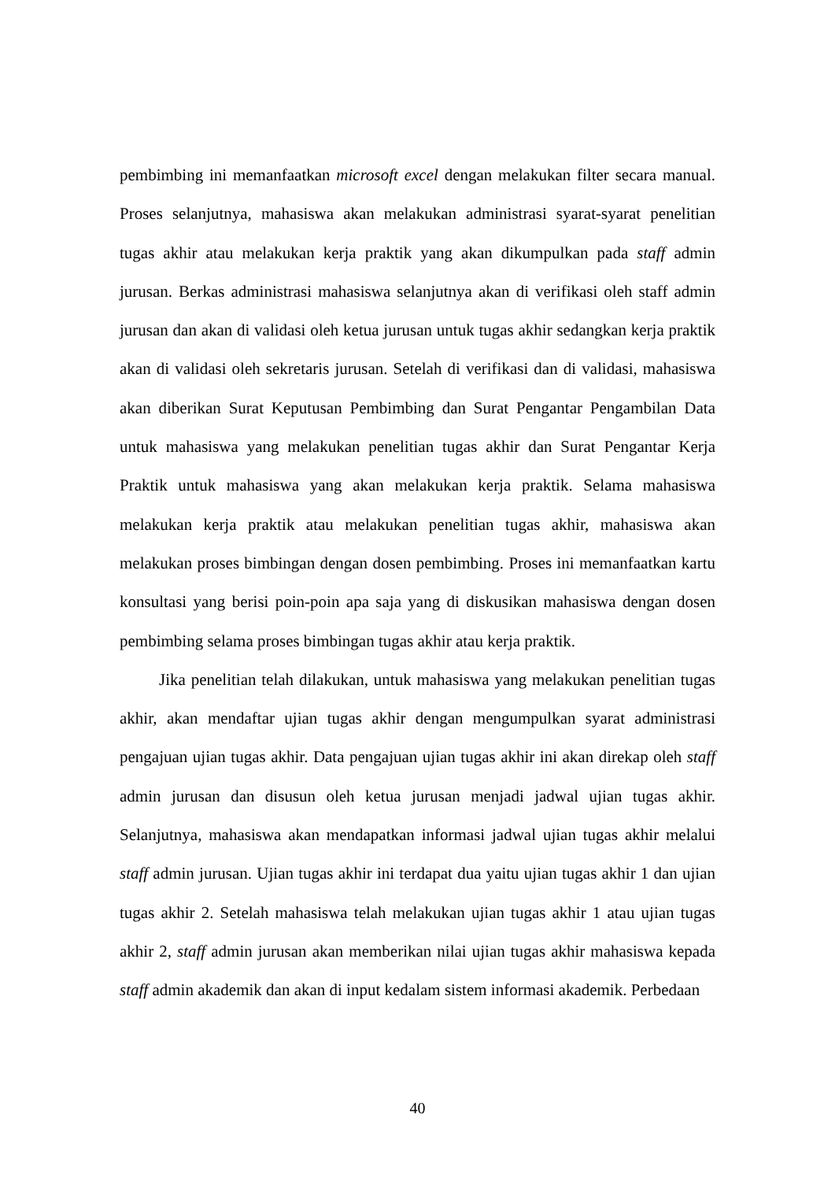pembimbing ini memanfaatkan microsoft excel dengan melakukan filter secara manual. Proses selanjutnya, mahasiswa akan melakukan administrasi syarat-syarat penelitian tugas akhir atau melakukan kerja praktik yang akan dikumpulkan pada staff admin jurusan. Berkas administrasi mahasiswa selanjutnya akan di verifikasi oleh staff admin jurusan dan akan di validasi oleh ketua jurusan untuk tugas akhir sedangkan kerja praktik akan di validasi oleh sekretaris jurusan. Setelah di verifikasi dan di validasi, mahasiswa akan diberikan Surat Keputusan Pembimbing dan Surat Pengantar Pengambilan Data untuk mahasiswa yang melakukan penelitian tugas akhir dan Surat Pengantar Kerja Praktik untuk mahasiswa yang akan melakukan kerja praktik. Selama mahasiswa melakukan kerja praktik atau melakukan penelitian tugas akhir, mahasiswa akan melakukan proses bimbingan dengan dosen pembimbing. Proses ini memanfaatkan kartu konsultasi yang berisi poin-poin apa saja yang di diskusikan mahasiswa dengan dosen pembimbing selama proses bimbingan tugas akhir atau kerja praktik.
Jika penelitian telah dilakukan, untuk mahasiswa yang melakukan penelitian tugas akhir, akan mendaftar ujian tugas akhir dengan mengumpulkan syarat administrasi pengajuan ujian tugas akhir. Data pengajuan ujian tugas akhir ini akan direkap oleh staff admin jurusan dan disusun oleh ketua jurusan menjadi jadwal ujian tugas akhir. Selanjutnya, mahasiswa akan mendapatkan informasi jadwal ujian tugas akhir melalui staff admin jurusan. Ujian tugas akhir ini terdapat dua yaitu ujian tugas akhir 1 dan ujian tugas akhir 2. Setelah mahasiswa telah melakukan ujian tugas akhir 1 atau ujian tugas akhir 2, staff admin jurusan akan memberikan nilai ujian tugas akhir mahasiswa kepada staff admin akademik dan akan di input kedalam sistem informasi akademik. Perbedaan
40